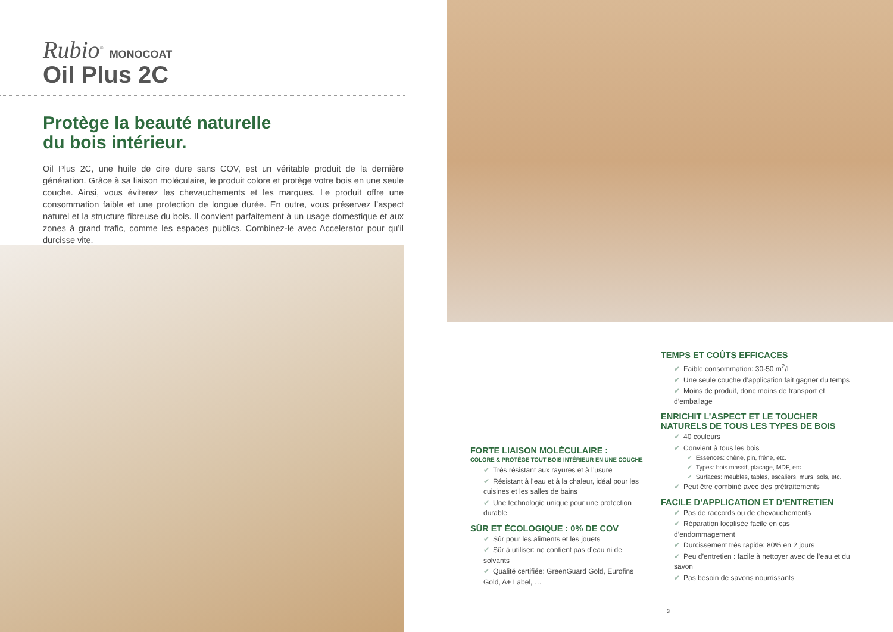Rubio<sup>®</sup> MONOCOAT
Oil Plus 2C
Protège la beauté naturelle
du bois intérieur.
Oil Plus 2C, une huile de cire dure sans COV, est un véritable produit de la dernière génération. Grâce à sa liaison moléculaire, le produit colore et protège votre bois en une seule couche. Ainsi, vous éviterez les chevauchements et les marques. Le produit offre une consommation faible et une protection de longue durée. En outre, vous préservez l’aspect naturel et la structure fibreuse du bois. Il convient parfaitement à un usage domestique et aux zones à grand trafic, comme les espaces publics. Combinez-le avec Accelerator pour qu’il durcisse vite.
FORTE LIAISON MOLÉCULAIRE :
COLORE & PROTÈGE TOUT BOIS INTÉRIEUR EN UNE COUCHE
✔ Très résistant aux rayures et à l’usure
✔ Résistant à l’eau et à la chaleur, idéal pour les cuisines et les salles de bains
✔ Une technologie unique pour une protection durable
SÛR ET ÉCOLOGIQUE : 0% DE COV
✔ Sûr pour les aliments et les jouets
✔ Sûr à utiliser: ne contient pas d’eau ni de solvants
✔ Qualité certifiée: GreenGuard Gold, Eurofins Gold, A+ Label, …
TEMPS ET COÛTS EFFICACES
✔ Faible consommation: 30-50 m<sup>2</sup>/L
✔ Une seule couche d’application fait gagner du temps
✔ Moins de produit, donc moins de transport et d’emballage
ENRICHIT L’ASPECT ET LE TOUCHER NATURELS DE TOUS LES TYPES DE BOIS
✔ 40 couleurs
✔ Convient à tous les bois
✔ Essences: chêne, pin, frêne, etc.
✔ Types: bois massif, placage, MDF, etc.
✔ Surfaces: meubles, tables, escaliers, murs, sols, etc.
✔ Peut être combiné avec des prétraitements
FACILE D’APPLICATION ET D’ENTRETIEN
✔ Pas de raccords ou de chevauchements
✔ Réparation localisée facile en cas d’endommagement
✔ Durcissement très rapide: 80% en 2 jours
✔ Peu d’entretien : facile à nettoyer avec de l’eau et du savon
✔ Pas besoin de savons nourrissants
3